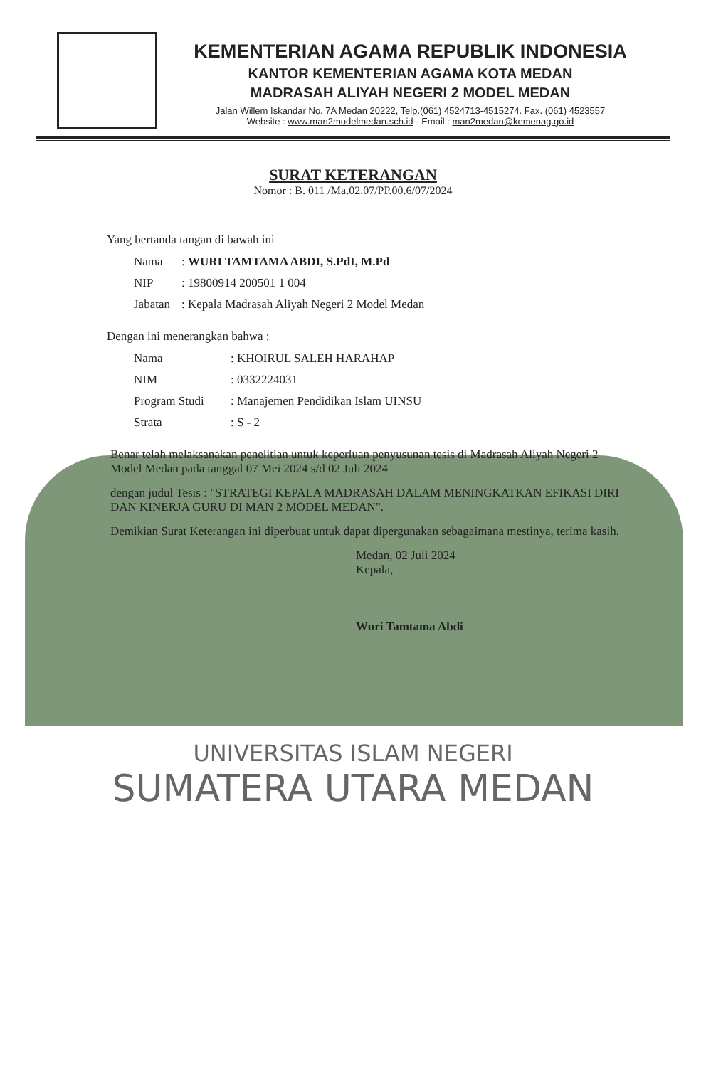KEMENTERIAN AGAMA REPUBLIK INDONESIA
KANTOR KEMENTERIAN AGAMA KOTA MEDAN
MADRASAH ALIYAH NEGERI 2 MODEL MEDAN
Jalan Willem Iskandar No. 7A Medan 20222, Telp.(061) 4524713-4515274. Fax. (061) 4523557
Website : www.man2modelmedan.sch.id - Email : man2medan@kemenag.go.id
SURAT KETERANGAN
Nomor : B. 011 /Ma.02.07/PP.00.6/07/2024
Yang bertanda tangan di bawah ini
| Nama | : WURI TAMTAMA ABDI, S.PdI, M.Pd |
| NIP | : 19800914 200501 1 004 |
| Jabatan | : Kepala Madrasah Aliyah Negeri 2 Model Medan |
Dengan ini menerangkan bahwa :
| Nama | : KHOIRUL SALEH HARAHAP |
| NIM | : 0332224031 |
| Program Studi | : Manajemen Pendidikan Islam UINSU |
| Strata | : S - 2 |
Benar telah melaksanakan penelitian untuk keperluan penyusunan tesis di Madrasah Aliyah Negeri 2 Model Medan pada tanggal 07 Mei 2024 s/d 02 Juli 2024
dengan judul Tesis : "STRATEGI KEPALA MADRASAH DALAM MENINGKATKAN EFIKASI DIRI DAN KINERJA GURU DI MAN 2 MODEL MEDAN".
Demikian Surat Keterangan ini diperbuat untuk dapat dipergunakan sebagaimana mestinya, terima kasih.
Medan, 02 Juli 2024
Kepala,
Wuri Tamtama Abdi
UNIVERSITAS ISLAM NEGERI
SUMATERA UTARA MEDAN